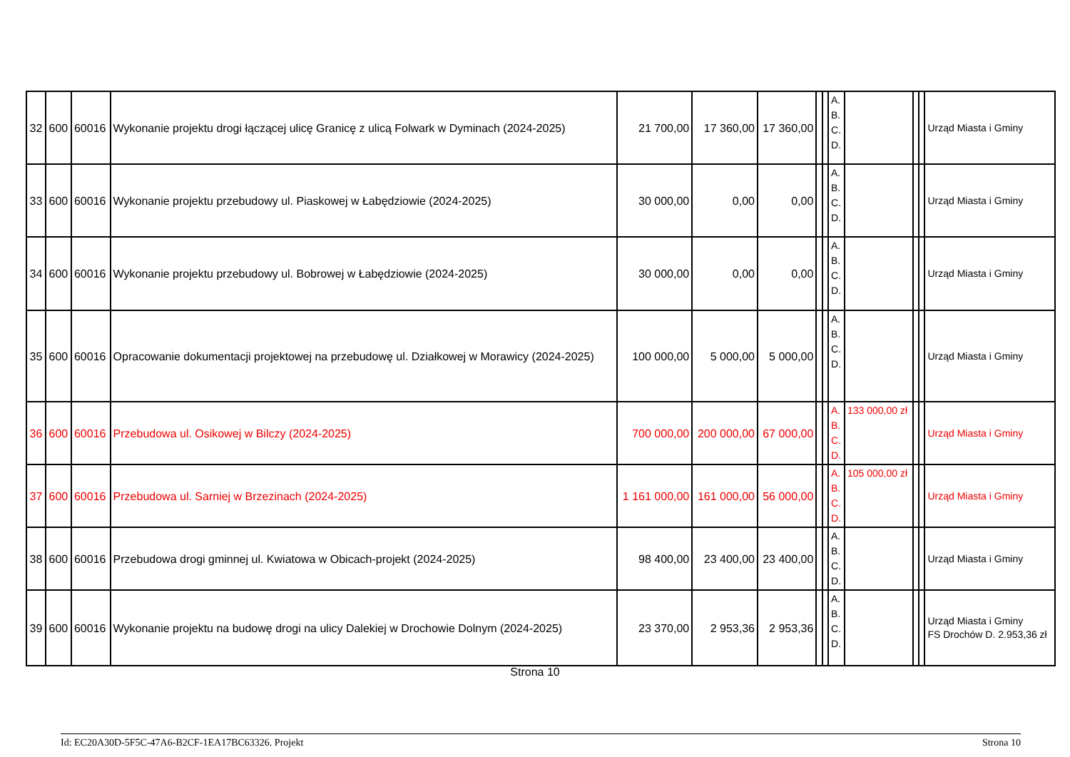| 32 | 600 | 60016 | Wykonanie projektu drogi łączącej ulicę Granicę z ulicą Folwark w Dyminach (2024-2025) | 21 700,00 | 17 360,00 | 17 360,00 | | | A. B. C. D. | | | | Urząd Miasta i Gminy |
| 33 | 600 | 60016 | Wykonanie projektu przebudowy ul. Piaskowej w Łabędziowie (2024-2025) | 30 000,00 | 0,00 | 0,00 | | | A. B. C. D. | | | | Urząd Miasta i Gminy |
| 34 | 600 | 60016 | Wykonanie projektu przebudowy ul. Bobrowej w Łabędziowie (2024-2025) | 30 000,00 | 0,00 | 0,00 | | | A. B. C. D. | | | | Urząd Miasta i Gminy |
| 35 | 600 | 60016 | Opracowanie dokumentacji projektowej na przebudowę ul. Działkowej w Morawicy (2024-2025) | 100 000,00 | 5 000,00 | 5 000,00 | | | A. B. C. D. | | | | Urząd Miasta i Gminy |
| 36 | 600 | 60016 | Przebudowa ul. Osikowej w Bilczy (2024-2025) | 700 000,00 | 200 000,00 | 67 000,00 | | | A. B. C. D. | 133 000,00 zł | | | Urząd Miasta i Gminy |
| 37 | 600 | 60016 | Przebudowa ul. Sarniej w Brzezinach (2024-2025) | 1 161 000,00 | 161 000,00 | 56 000,00 | | | A. B. C. D. | 105 000,00 zł | | | Urząd Miasta i Gminy |
| 38 | 600 | 60016 | Przebudowa drogi gminnej ul. Kwiatowa w Obicach-projekt (2024-2025) | 98 400,00 | 23 400,00 | 23 400,00 | | | A. B. C. D. | | | | Urząd Miasta i Gminy |
| 39 | 600 | 60016 | Wykonanie projektu na budowę drogi na ulicy Dalekiej w Drochowie Dolnym (2024-2025) | 23 370,00 | 2 953,36 | 2 953,36 | | | A. B. C. D. | | | | Urząd Miasta i Gminy FS Drochów D. 2.953,36 zł |
Strona 10
Id: EC20A30D-5F5C-47A6-B2CF-1EA17BC63326. Projekt Strona 10